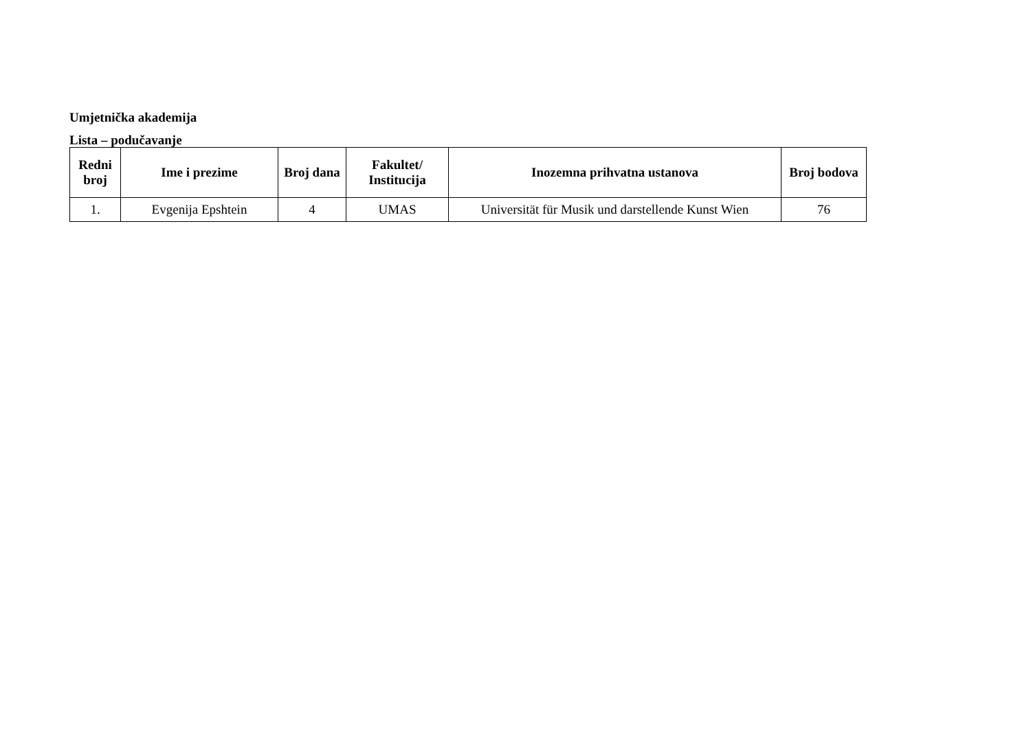Umjetnička akademija
Lista – podučavanje
| Redni broj | Ime i prezime | Broj dana | Fakultet/ Institucija | Inozemna prihvatna ustanova | Broj bodova |
| --- | --- | --- | --- | --- | --- |
| 1. | Evgenija Epshtein | 4 | UMAS | Universität für Musik und darstellende Kunst Wien | 76 |